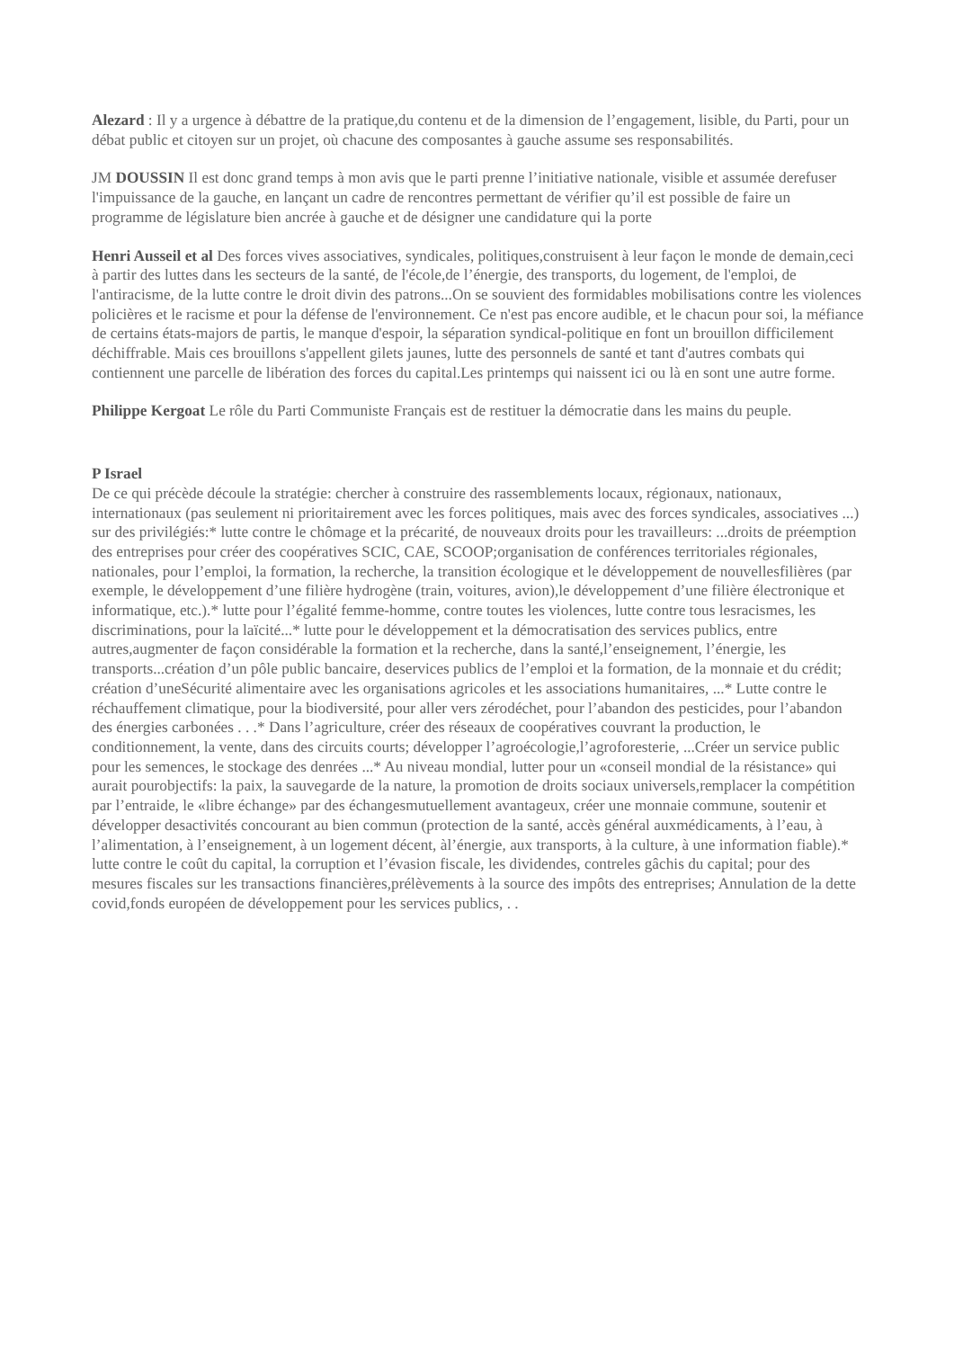Alezard : Il y a urgence à débattre de la pratique,du contenu et de la dimension de l’engagement, lisible, du Parti, pour un débat public et citoyen sur un projet, où chacune des composantes à gauche assume ses responsabilités.
JM DOUSSIN Il est donc grand temps à mon avis que le parti prenne l’initiative nationale, visible et assumée derefuser l'impuissance de la gauche, en lançant un cadre de rencontres permettant de vérifier qu’il est possible de faire un programme de législature bien ancrée à gauche et de désigner une candidature qui la porte
Henri Ausseil et al Des forces vives associatives, syndicales, politiques,construisent à leur façon le monde de demain,ceci à partir des luttes dans les secteurs de la santé, de l'école,de l’énergie, des transports, du logement, de l'emploi, de l'antiracisme, de la lutte contre le droit divin des patrons...On se souvient des formidables mobilisations contre les violences policières et le racisme et pour la défense de l'environnement. Ce n'est pas encore audible, et le chacun pour soi, la méfiance de certains états-majors de partis, le manque d'espoir, la séparation syndical-politique en font un brouillon difficilement déchiffrable. Mais ces brouillons s'appellent gilets jaunes, lutte des personnels de santé et tant d'autres combats qui contiennent une parcelle de libération des forces du capital.Les printemps qui naissent ici ou là en sont une autre forme.
Philippe Kergoat Le rôle du Parti Communiste Français est de restituer la démocratie dans les mains du peuple.
P Israel
De ce qui précède découle la stratégie: chercher à construire des rassemblements locaux, régionaux, nationaux, internationaux (pas seulement ni prioritairement avec les forces politiques, mais avec des forces syndicales, associatives ...) sur des privilégiés:* lutte contre le chômage et la précarité, de nouveaux droits pour les travailleurs: ...droits de préemption des entreprises pour créer des coopératives SCIC, CAE, SCOOP;organisation de conférences territoriales régionales, nationales, pour l’emploi, la formation, la recherche, la transition écologique et le développement de nouvellesfilières (par exemple, le développement d’une filière hydrogène (train, voitures, avion),le développement d’une filière électronique et informatique, etc.).* lutte pour l’égalité femme-homme, contre toutes les violences, lutte contre tous lesracismes, les discriminations, pour la laïcité...* lutte pour le développement et la démocratisation des services publics, entre autres,augmenter de façon considérable la formation et la recherche, dans la santé,l’enseignement, l’énergie, les transports...création d’un pôle public bancaire, deservices publics de l’emploi et la formation, de la monnaie et du crédit; création d’uneSécurité alimentaire avec les organisations agricoles et les associations humanitaires, ...* Lutte contre le réchauffement climatique, pour la biodiversité, pour aller vers zérodéchet, pour l’abandon des pesticides, pour l’abandon des énergies carbonées . . .* Dans l’agriculture, créer des réseaux de coopératives couvrant la production, le conditionnement, la vente, dans des circuits courts; développer l’agroécologie,l’agroforesterie, ...Créer un service public pour les semences, le stockage des denrées ...* Au niveau mondial, lutter pour un «conseil mondial de la résistance» qui aurait pourobjectifs: la paix, la sauvegarde de la nature, la promotion de droits sociaux universels,remplacer la compétition par l’entraide, le «libre échange» par des échangesmutuellement avantageux, créer une monnaie commune, soutenir et développer desactivités concourant au bien commun (protection de la santé, accès général auxmédicaments, à l’eau, à l’alimentation, à l’enseignement, à un logement décent, àl’énergie, aux transports, à la culture, à une information fiable).* lutte contre le coût du capital, la corruption et l’évasion fiscale, les dividendes, contreles gâchis du capital; pour des mesures fiscales sur les transactions financières,prélèvements à la source des impôts des entreprises; Annulation de la dette covid,fonds européen de développement pour les services publics, . .